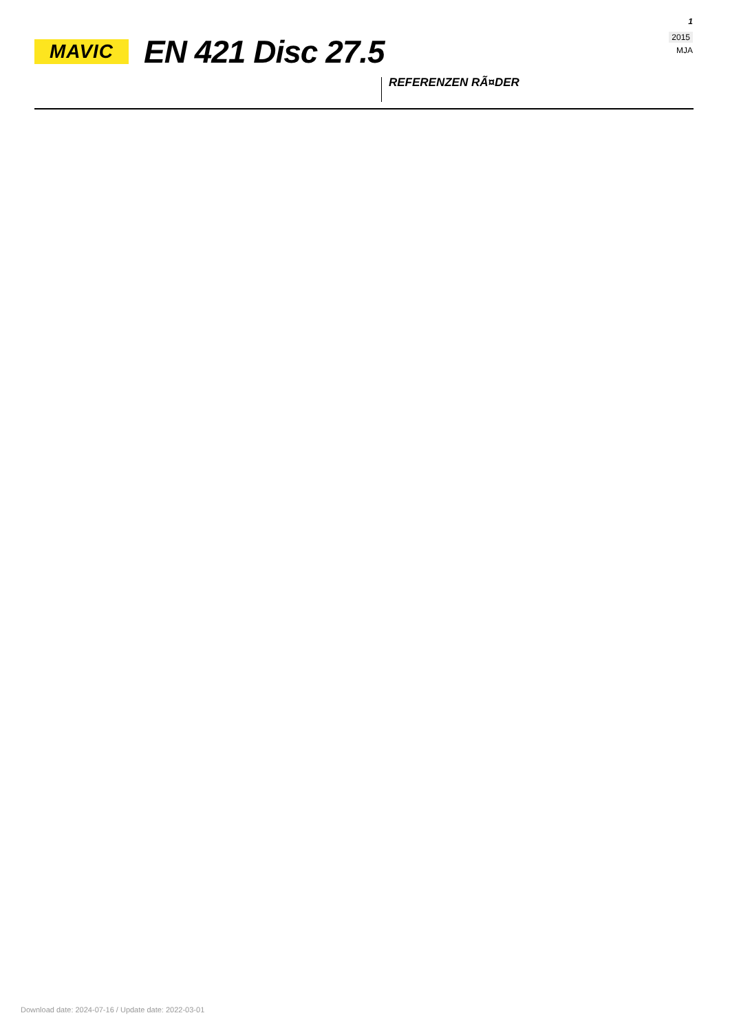MAVIC
EN 421 Disc 27.5
1
2015
MJA
REFERENZEN RÃ¤DER
Download date: 2024-07-16 / Update date: 2022-03-01